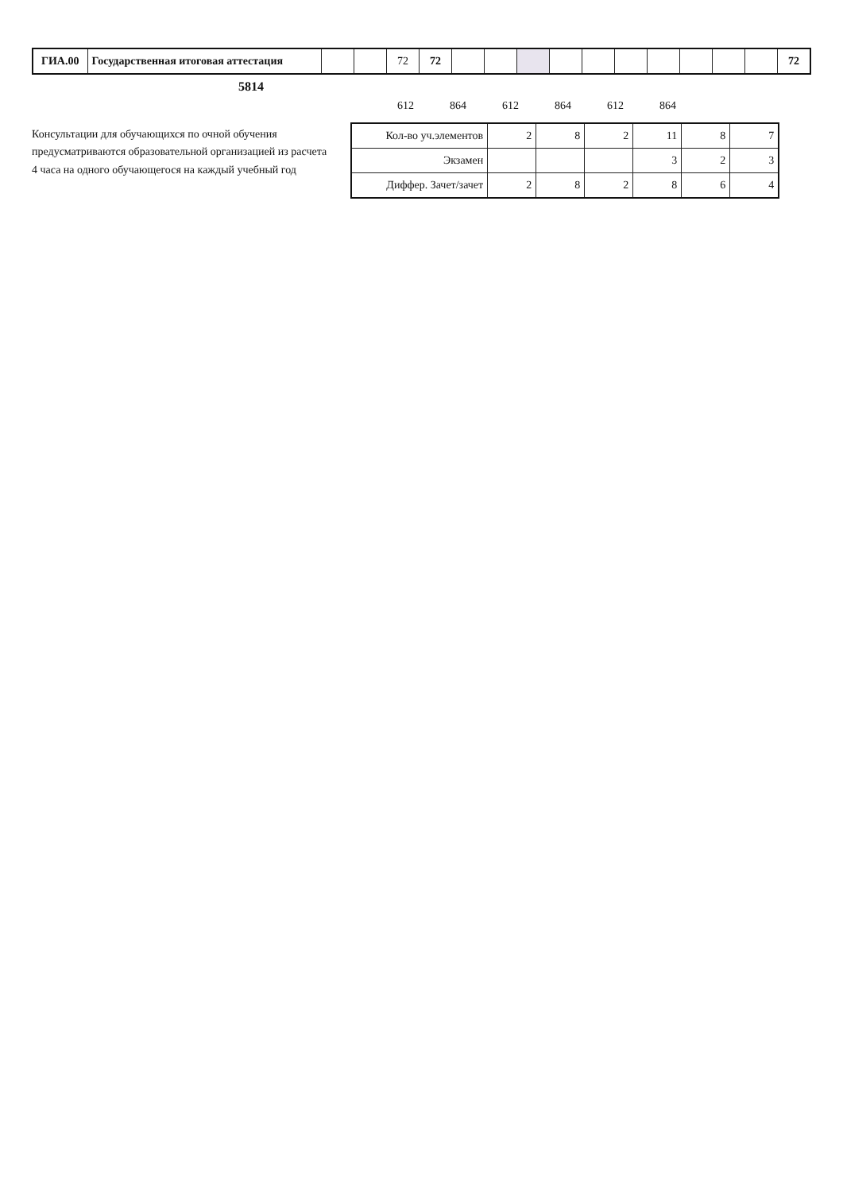| ГИА.00 | Государственная итоговая аттестация | | | 72 | 72 | | | | | | | | | | | 72 |
5814
| 612 | 864 | 612 | 864 | 612 | 864 |
Консультации для обучающихся по очной обучения
предусматриваются образовательной организацией из расчета
4 часа на одного обучающегося на каждый учебный год
| Кол-во уч.элементов | 2 | 8 | 2 | 11 | 8 | 7 |
| Экзамен | | | | 3 | 2 | 3 |
| Диффер. Зачет/зачет | 2 | 8 | 2 | 8 | 6 | 4 |